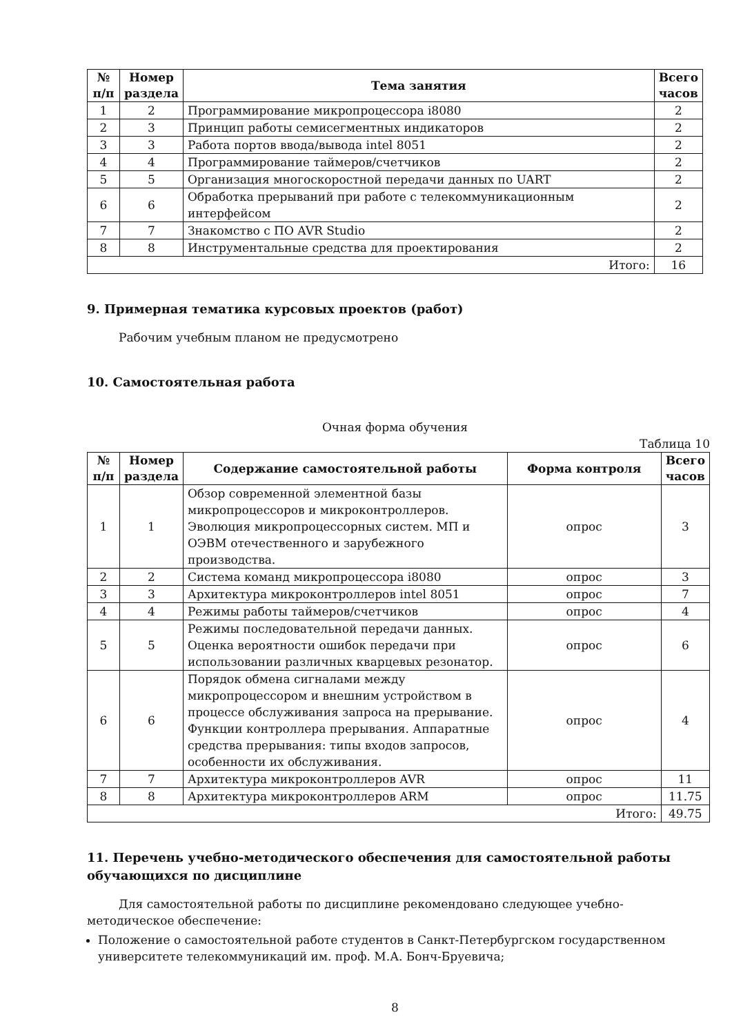| № п/п | Номер раздела | Тема занятия | Всего часов |
| --- | --- | --- | --- |
| 1 | 2 | Программирование микропроцессора i8080 | 2 |
| 2 | 3 | Принцип работы семисегментных индикаторов | 2 |
| 3 | 3 | Работа портов ввода/вывода intel 8051 | 2 |
| 4 | 4 | Программирование таймеров/счетчиков | 2 |
| 5 | 5 | Организация многоскоростной передачи данных по UART | 2 |
| 6 | 6 | Обработка прерываний при работе с телекоммуникационным интерфейсом | 2 |
| 7 | 7 | Знакомство с ПО AVR Studio | 2 |
| 8 | 8 | Инструментальные средства для проектирования | 2 |
| Итого: | | | 16 |
9. Примерная тематика курсовых проектов (работ)
Рабочим учебным планом не предусмотрено
10. Самостоятельная работа
Очная форма обучения
Таблица 10
| № п/п | Номер раздела | Содержание самостоятельной работы | Форма контроля | Всего часов |
| --- | --- | --- | --- | --- |
| 1 | 1 | Обзор современной элементной базы микропроцессоров и микроконтроллеров. Эволюция микропроцессорных систем. МП и ОЭВМ отечественного и зарубежного производства. | опрос | 3 |
| 2 | 2 | Система команд микропроцессора i8080 | опрос | 3 |
| 3 | 3 | Архитектура микроконтроллеров intel 8051 | опрос | 7 |
| 4 | 4 | Режимы работы таймеров/счетчиков | опрос | 4 |
| 5 | 5 | Режимы последовательной передачи данных. Оценка вероятности ошибок передачи при использовании различных кварцевых резонатор. | опрос | 6 |
| 6 | 6 | Порядок обмена сигналами между микропроцессором и внешним устройством в процессе обслуживания запроса на прерывание. Функции контроллера прерывания. Аппаратные средства прерывания: типы входов запросов, особенности их обслуживания. | опрос | 4 |
| 7 | 7 | Архитектура микроконтроллеров AVR | опрос | 11 |
| 8 | 8 | Архитектура микроконтроллеров ARM | опрос | 11.75 |
| Итого: | | | | 49.75 |
11. Перечень учебно-методического обеспечения для самостоятельной работы обучающихся по дисциплине
Для самостоятельной работы по дисциплине рекомендовано следующее учебно-методическое обеспечение:
Положение о самостоятельной работе студентов в Санкт-Петербургском государственном университете телекоммуникаций им. проф. М.А. Бонч-Бруевича;
8